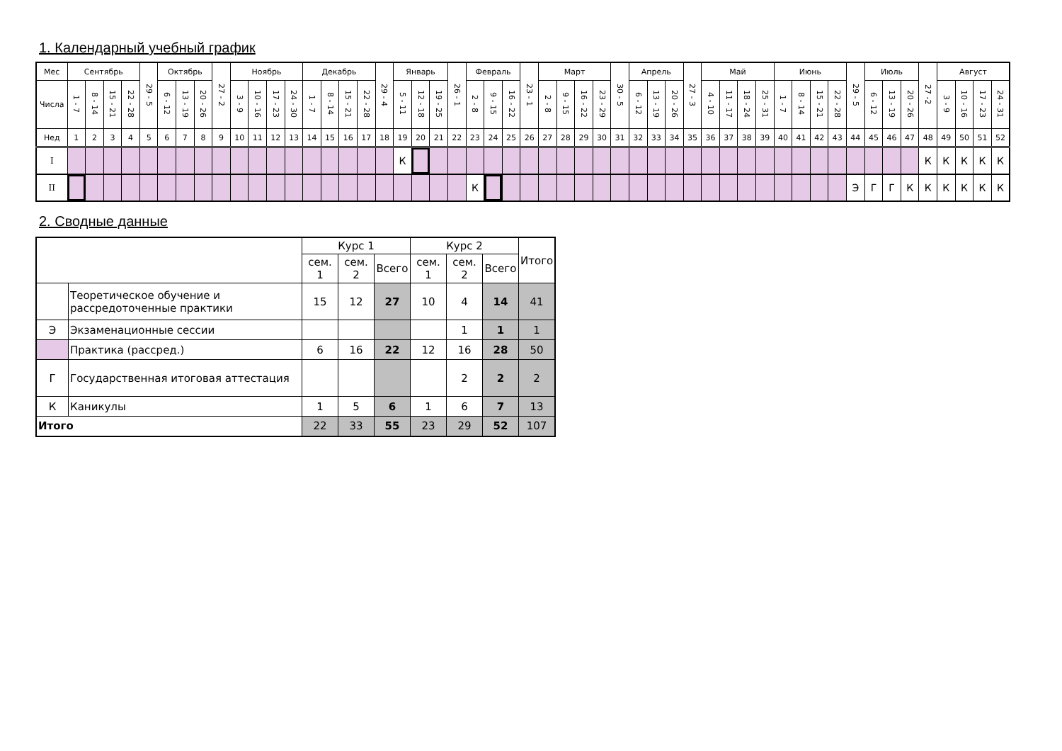1. Календарный учебный график
| Мес | Сентябрь | | | | 29 - 5 | Октябрь | | | 27 - 2 | Ноябрь | | | | Декабрь | | | | 29 - 4 | Январь | | | 26 - 1 | Февраль | | | 23 - 1 | Март | | | | 30 - 5 | Апрель | | | 27 - 3 | Май | | | | Июнь | | | | 29 - 5 | Июль | | | 27 -2 | Август | | | |
| Числа | 1 - 7 | 8 - 14 | 15 - 21 | 22 - 28 | | 6 - 12 | 13 - 19 | 20 - 26 | | 3 - 9 | 10 - 16 | 17 - 23 | 24 - 30 | 1 - 7 | 8 - 14 | 15 - 21 | 22 - 28 | | 5 - 11 | 12 - 18 | 19 - 25 | | 2 - 8 | 9 - 15 | 16 - 22 | | 2 - 8 | 9 - 15 | 16 - 22 | 23 - 29 | | 6 - 12 | 13 - 19 | 20 - 26 | | 4 - 10 | 11 - 17 | 18 - 24 | 25 - 31 | 1 - 7 | 8 - 14 | 15 - 21 | 22 - 28 | | 6 - 12 | 13 - 19 | 20 - 26 | | 3 - 9 | 10 - 16 | 17 - 23 | 24 - 31 |
| Нед | 1 | 2 | 3 | 4 | 5 | 6 | 7 | 8 | 9 | 10 | 11 | 12 | 13 | 14 | 15 | 16 | 17 | 18 | 19 | 20 | 21 | 22 | 23 | 24 | 25 | 26 | 27 | 28 | 29 | 30 | 31 | 32 | 33 | 34 | 35 | 36 | 37 | 38 | 39 | 40 | 41 | 42 | 43 | 44 | 45 | 46 | 47 | 48 | 49 | 50 | 51 | 52 |
| I | | | | | | | | | | | | | | | | | | | К | | | | | | | | | | | | | | | | | | | | | | | | | | | | | К | К | К | К | К |
| II | | | | | | | | | | | | | | | | | | | | | | | К | | | | | | | | | | | | | | | | | | | | | Э | Г | Г | К | К | К | К | К | К |
2. Сводные данные
| | | Курс 1 | | | Курс 2 | | | Итого |
| | | сем. 1 | сем. 2 | Всего | сем. 1 | сем. 2 | Всего | |
| | Теоретическое обучение и рассредоточенные практики | 15 | 12 | 27 | 10 | 4 | 14 | 41 |
| Э | Экзаменационные сессии | | | | | 1 | 1 | 1 |
| | Практика (рассред.) | 6 | 16 | 22 | 12 | 16 | 28 | 50 |
| Г | Государственная итоговая аттестация | | | | | 2 | 2 | 2 |
| К | Каникулы | 1 | 5 | 6 | 1 | 6 | 7 | 13 |
| Итого | | 22 | 33 | 55 | 23 | 29 | 52 | 107 |